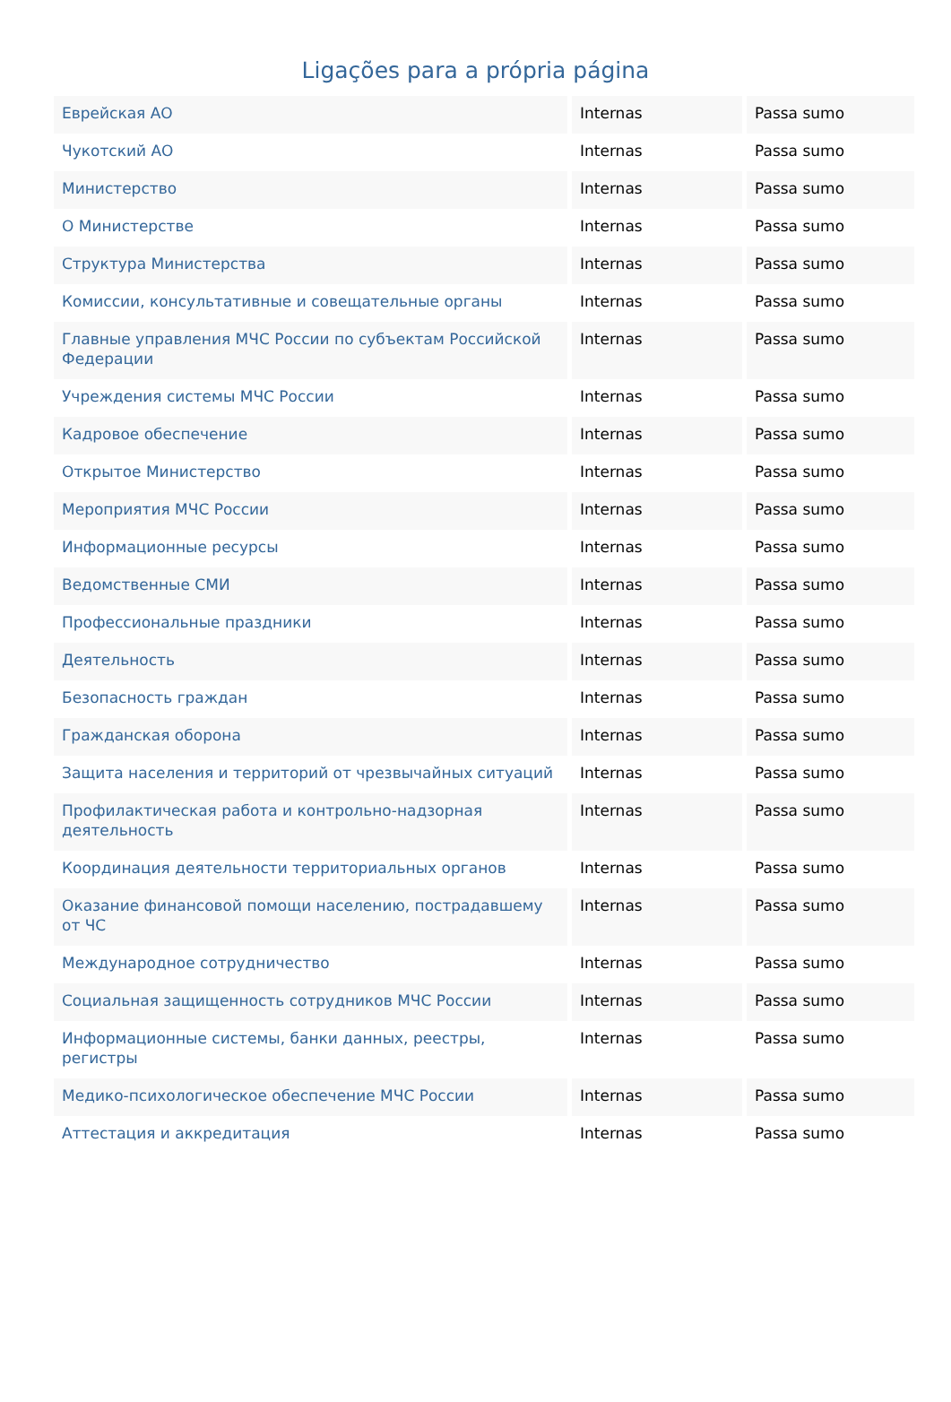Ligações para a própria página
| Еврейская АО | Internas | Passa sumo |
| Чукотский АО | Internas | Passa sumo |
| Министерство | Internas | Passa sumo |
| О Министерстве | Internas | Passa sumo |
| Структура Министерства | Internas | Passa sumo |
| Комиссии, консультативные и совещательные органы | Internas | Passa sumo |
| Главные управления МЧС России по субъектам Российской Федерации | Internas | Passa sumo |
| Учреждения системы МЧС России | Internas | Passa sumo |
| Кадровое обеспечение | Internas | Passa sumo |
| Открытое Министерство | Internas | Passa sumo |
| Мероприятия МЧС России | Internas | Passa sumo |
| Информационные ресурсы | Internas | Passa sumo |
| Ведомственные СМИ | Internas | Passa sumo |
| Профессиональные праздники | Internas | Passa sumo |
| Деятельность | Internas | Passa sumo |
| Безопасность граждан | Internas | Passa sumo |
| Гражданская оборона | Internas | Passa sumo |
| Защита населения и территорий от чрезвычайных ситуаций | Internas | Passa sumo |
| Профилактическая работа и контрольно-надзорная деятельность | Internas | Passa sumo |
| Координация деятельности территориальных органов | Internas | Passa sumo |
| Оказание финансовой помощи населению, пострадавшему от ЧС | Internas | Passa sumo |
| Международное сотрудничество | Internas | Passa sumo |
| Социальная защищенность сотрудников МЧС России | Internas | Passa sumo |
| Информационные системы, банки данных, реестры, регистры | Internas | Passa sumo |
| Медико-психологическое обеспечение МЧС России | Internas | Passa sumo |
| Аттестация и аккредитация | Internas | Passa sumo |